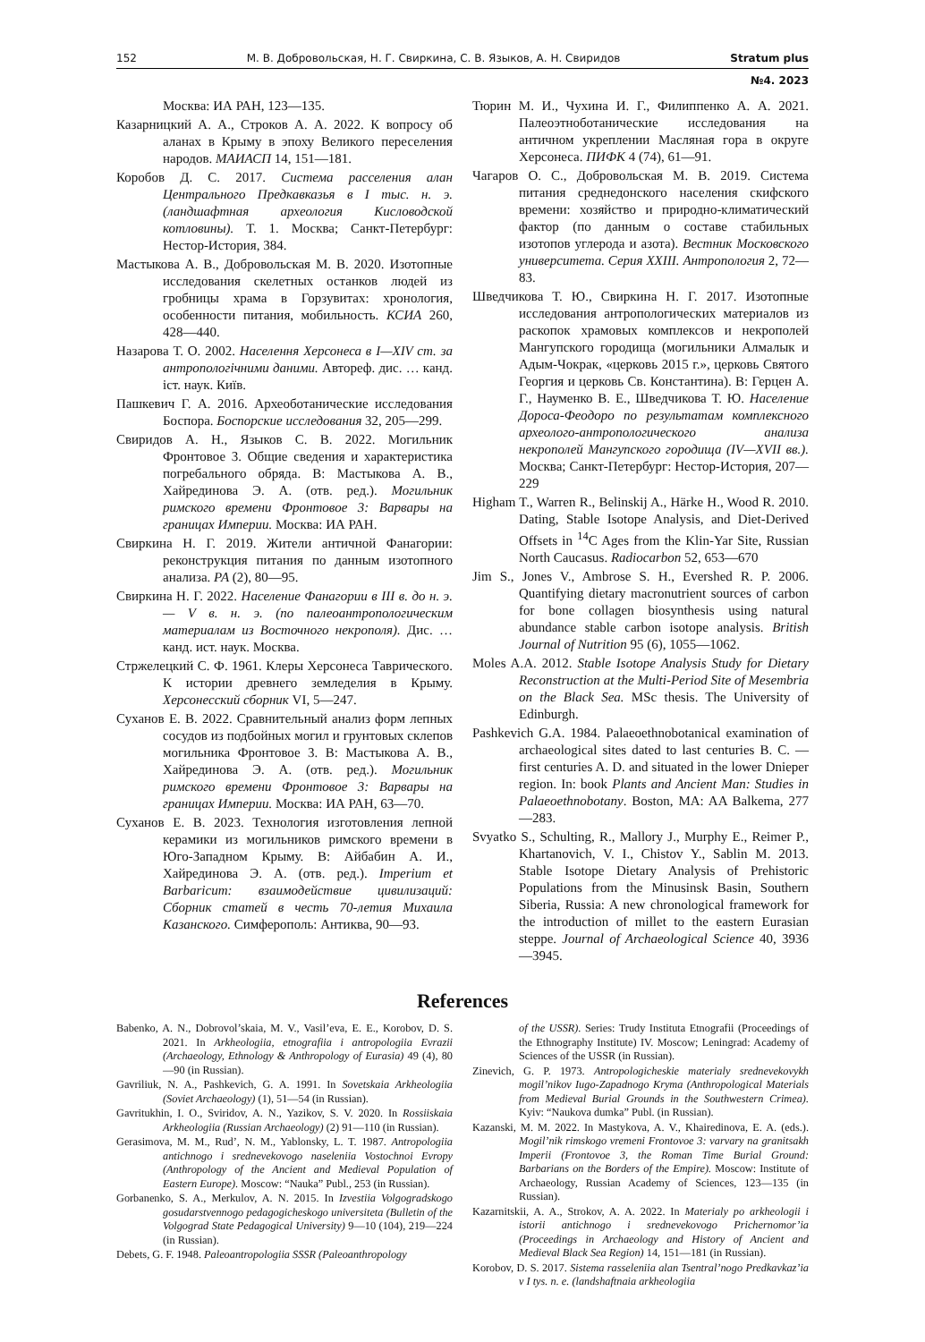152 М. В. Добровольская, Н. Г. Свиркина, С. В. Языков, А. Н. Свиридов Stratum plus
№4. 2023
Москва: ИА РАН, 123—135.
Казарницкий А. А., Строков А. А. 2022. К вопросу об аланах в Крыму в эпоху Великого переселения народов. МАИАСП 14, 151—181.
Коробов Д. С. 2017. Система расселения алан Центрального Предкавказья в I тыс. н. э. (ландшафтная археология Кисловодской котловины). Т. 1. Москва; Санкт-Петербург: Нестор-История, 384.
Мастыкова А. В., Добровольская М. В. 2020. Изотопные исследования скелетных останков людей из гробницы храма в Горзувитах: хронология, особенности питания, мобильность. КСИА 260, 428—440.
Назарова Т. О. 2002. Населення Херсонеса в I—XIV ст. за антропологічними даними. Автореф. дис. … канд. іст. наук. Київ.
Пашкевич Г. А. 2016. Археоботанические исследования Боспора. Боспорские исследования 32, 205—299.
Свиридов А. Н., Языков С. В. 2022. Могильник Фронтовое 3. Общие сведения и характеристика погребального обряда. В: Мастыкова А. В., Хайрединова Э. А. (отв. ред.). Могильник римского времени Фронтовое 3: Варвары на границах Империи. Москва: ИА РАН.
Свиркина Н. Г. 2019. Жители античной Фанагории: реконструкция питания по данным изотопного анализа. РА (2), 80—95.
Свиркина Н. Г. 2022. Население Фанагории в III в. до н. э. — V в. н. э. (по палеоантропологическим материалам из Восточного некрополя). Дис. … канд. ист. наук. Москва.
Стржелецкий С. Ф. 1961. Клеры Херсонеса Таврического. К истории древнего земледелия в Крыму. Херсонесский сборник VI, 5—247.
Суханов Е. В. 2022. Сравнительный анализ форм лепных сосудов из подбойных могил и грунтовых склепов могильника Фронтовое 3. В: Мастыкова А. В., Хайрединова Э. А. (отв. ред.). Могильник римского времени Фронтовое 3: Варвары на границах Империи. Москва: ИА РАН, 63—70.
Суханов Е. В. 2023. Технология изготовления лепной керамики из могильников римского времени в Юго-Западном Крыму. В: Айбабин А. И., Хайрединова Э. А. (отв. ред.). Imperium et Barbaricum: взаимодействие цивилизаций: Сборник статей в честь 70-летия Михаила Казанского. Симферополь: Антиква, 90—93.
Тюрин М. И., Чухина И. Г., Филиппенко А. А. 2021. Палеоэтноботанические исследования на античном укреплении Масляная гора в округе Херсонеса. ПИФК 4 (74), 61—91.
Чагаров О. С., Добровольская М. В. 2019. Система питания среднедонского населения скифского времени: хозяйство и природно-климатический фактор (по данным о составе стабильных изотопов углерода и азота). Вестник Московского университета. Серия XXIII. Антропология 2, 72—83.
Шведчикова Т. Ю., Свиркина Н. Г. 2017. Изотопные исследования антропологических материалов из раскопок храмовых комплексов и некрополей Мангупского городища (могильники Алмалык и Адым-Чокрак, «церковь 2015 г.», церковь Святого Георгия и церковь Св. Константина). В: Герцен А. Г., Науменко В. Е., Шведчикова Т. Ю. Население Дороса-Феодоро по результатам комплексного археолого-антропологического анализа некрополей Мангупского городища (IV—XVII вв.). Москва; Санкт-Петербург: Нестор-История, 207—229
Higham T., Warren R., Belinskij A., Härke H., Wood R. 2010. Dating, Stable Isotope Analysis, and Diet-Derived Offsets in <sup>14</sup>C Ages from the Klin-Yar Site, Russian North Caucasus. Radiocarbon 52, 653—670
Jim S., Jones V., Ambrose S. H., Evershed R. P. 2006. Quantifying dietary macronutrient sources of carbon for bone collagen biosynthesis using natural abundance stable carbon isotope analysis. British Journal of Nutrition 95 (6), 1055—1062.
Moles A.A. 2012. Stable Isotope Analysis Study for Dietary Reconstruction at the Multi-Period Site of Mesembria on the Black Sea. MSc thesis. The University of Edinburgh.
Pashkevich G.A. 1984. Palaeoethnobotanical examination of archaeological sites dated to last centuries B. C. — first centuries A. D. and situated in the lower Dnieper region. In: book Plants and Ancient Man: Studies in Palaeoethnobotany. Boston, MA: AA Balkema, 277—283.
Svyatko S., Schulting, R., Mallory J., Murphy E., Reimer P., Khartanovich, V. I., Chistov Y., Sablin M. 2013. Stable Isotope Dietary Analysis of Prehistoric Populations from the Minusinsk Basin, Southern Siberia, Russia: A new chronological framework for the introduction of millet to the eastern Eurasian steppe. Journal of Archaeological Science 40, 3936—3945.
References
Babenko, A. N., Dobrovol’skaia, M. V., Vasil’eva, E. E., Korobov, D. S. 2021. In Arkheologiia, etnografiia i antropologiia Evrazii (Archaeology, Ethnology & Anthropology of Eurasia) 49 (4), 80—90 (in Russian).
Gavriliuk, N. A., Pashkevich, G. A. 1991. In Sovetskaia Arkheologiia (Soviet Archaeology) (1), 51—54 (in Russian).
Gavritukhin, I. O., Sviridov, A. N., Yazikov, S. V. 2020. In Rossiiskaia Arkheologiia (Russian Archaeology) (2) 91—110 (in Russian).
Gerasimova, M. M., Rud’, N. M., Yablonsky, L. T. 1987. Antropologiia antichnogo i srednevekovogo naseleniia Vostochnoi Evropy (Anthropology of the Ancient and Medieval Population of Eastern Europe). Moscow: “Nauka” Publ., 253 (in Russian).
Gorbanenko, S. A., Merkulov, A. N. 2015. In Izvestiia Volgogradskogo gosudarstvennogo pedagogicheskogo universiteta (Bulletin of the Volgograd State Pedagogical University) 9—10 (104), 219—224 (in Russian).
Debets, G. F. 1948. Paleoantropologiia SSSR (Paleoanthropology
of the USSR). Series: Trudy Instituta Etnografii (Proceedings of the Ethnography Institute) IV. Moscow; Leningrad: Academy of Sciences of the USSR (in Russian).
Zinevich, G. P. 1973. Antropologicheskie materialy srednevekovykh mogil’nikov Iugo-Zapadnogo Kryma (Anthropological Materials from Medieval Burial Grounds in the Southwestern Crimea). Kyiv: “Naukova dumka” Publ. (in Russian).
Kazanski, M. M. 2022. In Mastykova, A. V., Khairedinova, E. A. (eds.). Mogil’nik rimskogo vremeni Frontovoe 3: varvary na granitsakh Imperii (Frontovoe 3, the Roman Time Burial Ground: Barbarians on the Borders of the Empire). Moscow: Institute of Archaeology, Russian Academy of Sciences, 123—135 (in Russian).
Kazarnitskii, A. A., Strokov, A. A. 2022. In Materialy po arkheologii i istorii antichnogo i srednevekovogo Prichernomor’ia (Proceedings in Archaeology and History of Ancient and Medieval Black Sea Region) 14, 151—181 (in Russian).
Korobov, D. S. 2017. Sistema rasseleniia alan Tsentral’nogo Predkavkaz’ia v I tys. n. e. (landshaftnaia arkheologiia